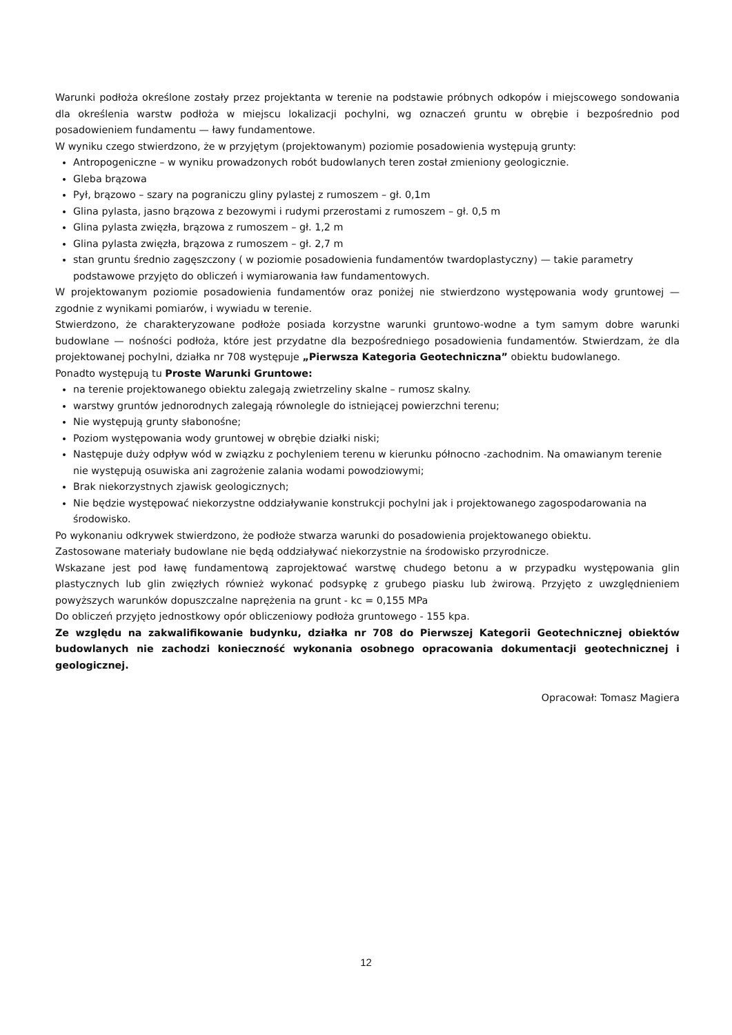Warunki podłoża określone zostały przez projektanta w terenie na podstawie próbnych odkopów i miejscowego sondowania dla określenia warstw podłoża w miejscu lokalizacji pochylni, wg oznaczeń gruntu w obrębie i bezpośrednio pod posadowieniem fundamentu — ławy fundamentowe.
W wyniku czego stwierdzono, że w przyjętym (projektowanym) poziomie posadowienia występują grunty:
Antropogeniczne – w wyniku prowadzonych robót budowlanych teren został zmieniony geologicznie.
Gleba brązowa
Pył, brązowo – szary na pograniczu gliny pylastej z rumoszem – gł. 0,1m
Glina pylasta, jasno brązowa z bezowymi i rudymi przerostami z rumoszem – gł. 0,5 m
Glina pylasta zwięzła, brązowa z rumoszem – gł. 1,2 m
Glina pylasta zwięzła, brązowa z rumoszem – gł. 2,7 m
stan gruntu średnio zagęszczony ( w poziomie posadowienia fundamentów twardoplastyczny) — takie parametry podstawowe przyjęto do obliczeń i wymiarowania ław fundamentowych.
W projektowanym poziomie posadowienia fundamentów oraz poniżej nie stwierdzono występowania wody gruntowej — zgodnie z wynikami pomiarów, i wywiadu w terenie.
Stwierdzono, że charakteryzowane podłoże posiada korzystne warunki gruntowo-wodne a tym samym dobre warunki budowlane — nośności podłoża, które jest przydatne dla bezpośredniego posadowienia fundamentów. Stwierdzam, że dla projektowanej pochylni, działka nr 708 występuje „Pierwsza Kategoria Geotechniczna” obiektu budowlanego.
Ponadto występują tu Proste Warunki Gruntowe:
na terenie projektowanego obiektu zalegają zwietrzeliny skalne – rumosz skalny.
warstwy gruntów jednorodnych zalegają równolegle do istniejącej powierzchni terenu;
Nie występują grunty słabonośne;
Poziom występowania wody gruntowej w obrębie działki niski;
Następuje duży odpływ wód w związku z pochyleniem terenu w kierunku północno -zachodnim. Na omawianym terenie nie występują osuwiska ani zagrożenie zalania wodami powodziowymi;
Brak niekorzystnych zjawisk geologicznych;
Nie będzie występować niekorzystne oddziaływanie konstrukcji pochylni jak i projektowanego zagospodarowania na środowisko.
Po wykonaniu odkrywek stwierdzono, że podłoże stwarza warunki do posadowienia projektowanego obiektu.
Zastosowane materiały budowlane nie będą oddziaływać niekorzystnie na środowisko przyrodnicze.
Wskazane jest pod ławę fundamentową zaprojektować warstwę chudego betonu a w przypadku występowania glin plastycznych lub glin zwięzłych również wykonać podsypkę z grubego piasku lub żwirową. Przyjęto z uwzględnieniem powyższych warunków dopuszczalne naprężenia na grunt - kc = 0,155 MPa
Do obliczeń przyjęto jednostkowy opór obliczeniowy podłoża gruntowego - 155 kpa.
Ze względu na zakwalifikowanie budynku, działka nr 708 do Pierwszej Kategorii Geotechnicznej obiektów budowlanych nie zachodzi konieczność wykonania osobnego opracowania dokumentacji geotechnicznej i geologicznej.
Opracował: Tomasz Magiera
12